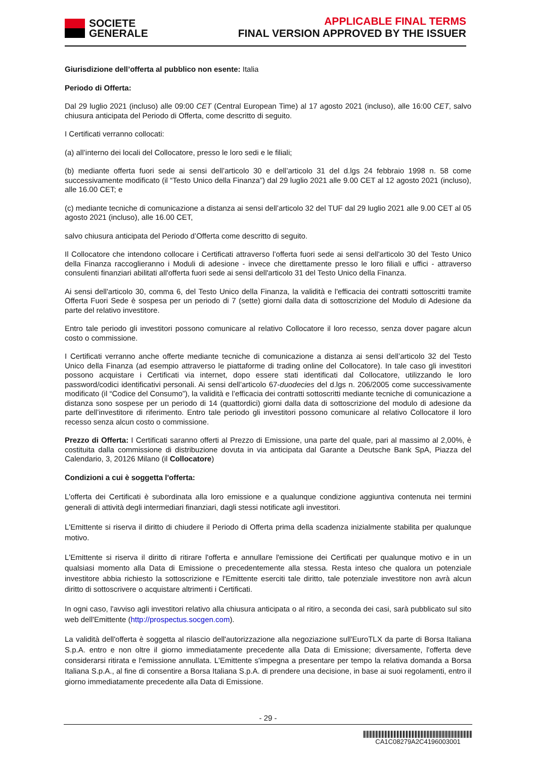SOCIETE
GENERALE
APPLICABLE FINAL TERMS
FINAL VERSION APPROVED BY THE ISSUER
Giurisdizione dell’offerta al pubblico non esente: Italia
Periodo di Offerta:
Dal 29 luglio 2021 (incluso) alle 09:00 CET (Central European Time) al 17 agosto 2021 (incluso), alle 16:00 CET, salvo chiusura anticipata del Periodo di Offerta, come descritto di seguito.
I Certificati verranno collocati:
(a) all’interno dei locali del Collocatore, presso le loro sedi e le filiali;
(b) mediante offerta fuori sede ai sensi dell’articolo 30 e dell’articolo 31 del d.lgs 24 febbraio 1998 n. 58 come successivamente modificato (il “Testo Unico della Finanza”) dal 29 luglio 2021 alle 9.00 CET al 12 agosto 2021 (incluso), alle 16.00 CET; e
(c) mediante tecniche di comunicazione a distanza ai sensi dell’articolo 32 del TUF dal 29 luglio 2021 alle 9.00 CET al 05 agosto 2021 (incluso), alle 16.00 CET,
salvo chiusura anticipata del Periodo d’Offerta come descritto di seguito.
Il Collocatore che intendono collocare i Certificati attraverso l’offerta fuori sede ai sensi dell'articolo 30 del Testo Unico della Finanza raccoglieranno i Moduli di adesione - invece che direttamente presso le loro filiali e uffici - attraverso consulenti finanziari abilitati all'offerta fuori sede ai sensi dell'articolo 31 del Testo Unico della Finanza.
Ai sensi dell'articolo 30, comma 6, del Testo Unico della Finanza, la validità e l'efficacia dei contratti sottoscritti tramite Offerta Fuori Sede è sospesa per un periodo di 7 (sette) giorni dalla data di sottoscrizione del Modulo di Adesione da parte del relativo investitore.
Entro tale periodo gli investitori possono comunicare al relativo Collocatore il loro recesso, senza dover pagare alcun costo o commissione.
I Certificati verranno anche offerte mediante tecniche di comunicazione a distanza ai sensi dell’articolo 32 del Testo Unico della Finanza (ad esempio attraverso le piattaforme di trading online del Collocatore). In tale caso gli investitori possono acquistare i Certificati via internet, dopo essere stati identificati dal Collocatore, utilizzando le loro password/codici identificativi personali. Ai sensi dell’articolo 67-duodecies del d.lgs n. 206/2005 come successivamente modificato (il “Codice del Consumo”), la validità e l’efficacia dei contratti sottoscritti mediante tecniche di comunicazione a distanza sono sospese per un periodo di 14 (quattordici) giorni dalla data di sottoscrizione del modulo di adesione da parte dell’investitore di riferimento. Entro tale periodo gli investitori possono comunicare al relativo Collocatore il loro recesso senza alcun costo o commissione.
Prezzo di Offerta: I Certificati saranno offerti al Prezzo di Emissione, una parte del quale, pari al massimo al 2,00%, è costituita dalla commissione di distribuzione dovuta in via anticipata dal Garante a Deutsche Bank SpA, Piazza del Calendario, 3, 20126 Milano (il Collocatore)
Condizioni a cui è soggetta l'offerta:
L'offerta dei Certificati è subordinata alla loro emissione e a qualunque condizione aggiuntiva contenuta nei termini generali di attività degli intermediari finanziari, dagli stessi notificate agli investitori.
L'Emittente si riserva il diritto di chiudere il Periodo di Offerta prima della scadenza inizialmente stabilita per qualunque motivo.
L'Emittente si riserva il diritto di ritirare l'offerta e annullare l'emissione dei Certificati per qualunque motivo e in un qualsiasi momento alla Data di Emissione o precedentemente alla stessa. Resta inteso che qualora un potenziale investitore abbia richiesto la sottoscrizione e l'Emittente eserciti tale diritto, tale potenziale investitore non avrà alcun diritto di sottoscrivere o acquistare altrimenti i Certificati.
In ogni caso, l'avviso agli investitori relativo alla chiusura anticipata o al ritiro, a seconda dei casi, sarà pubblicato sul sito web dell'Emittente (http://prospectus.socgen.com).
La validità dell'offerta è soggetta al rilascio dell'autorizzazione alla negoziazione sull'EuroTLX da parte di Borsa Italiana S.p.A. entro e non oltre il giorno immediatamente precedente alla Data di Emissione; diversamente, l'offerta deve considerarsi ritirata e l'emissione annullata. L'Emittente s'impegna a presentare per tempo la relativa domanda a Borsa Italiana S.p.A., al fine di consentire a Borsa Italiana S.p.A. di prendere una decisione, in base ai suoi regolamenti, entro il giorno immediatamente precedente alla Data di Emissione.
- 29 -
CA1C08279A2C4196003001